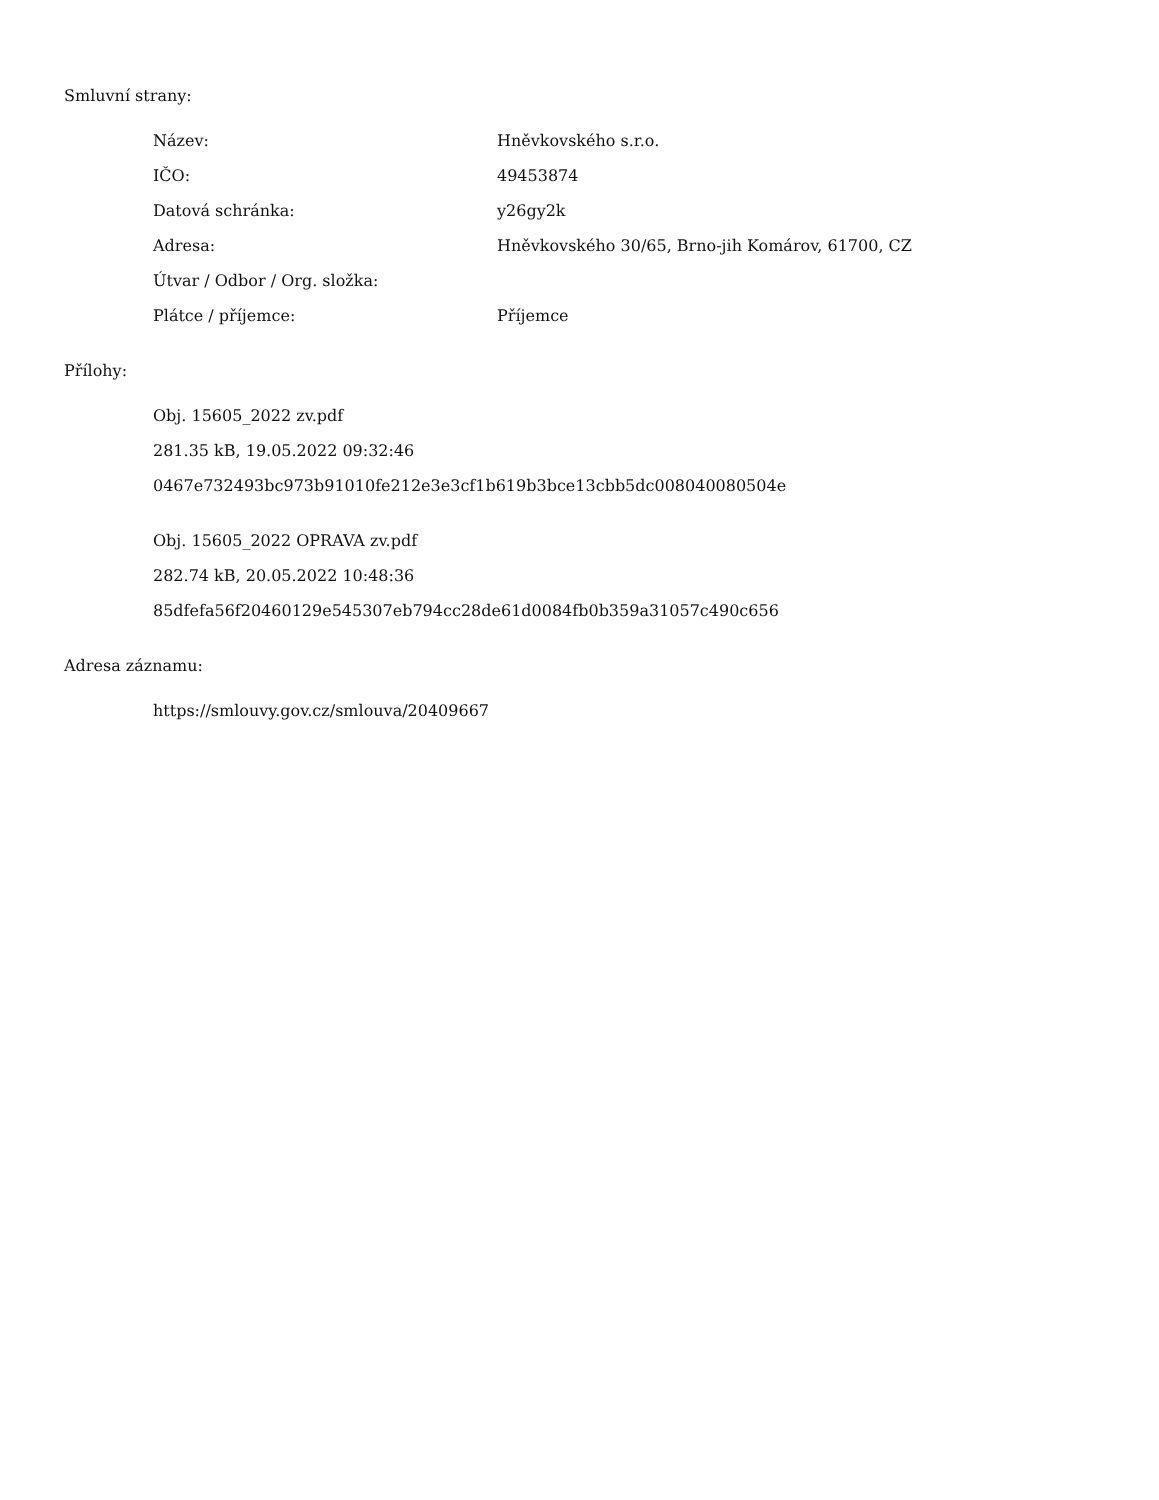Smluvní strany:
| Název: | Hněvkovského s.r.o. |
| IČO: | 49453874 |
| Datová schránka: | y26gy2k |
| Adresa: | Hněvkovského 30/65, Brno-jih Komárov, 61700, CZ |
| Útvar / Odbor / Org. složka: | |
| Plátce / příjemce: | Příjemce |
Přílohy:
Obj. 15605_2022 zv.pdf
281.35 kB, 19.05.2022 09:32:46
0467e732493bc973b91010fe212e3e3cf1b619b3bce13cbb5dc008040080504e
Obj. 15605_2022 OPRAVA zv.pdf
282.74 kB, 20.05.2022 10:48:36
85dfefa56f20460129e545307eb794cc28de61d0084fb0b359a31057c490c656
Adresa záznamu:
https://smlouvy.gov.cz/smlouva/20409667